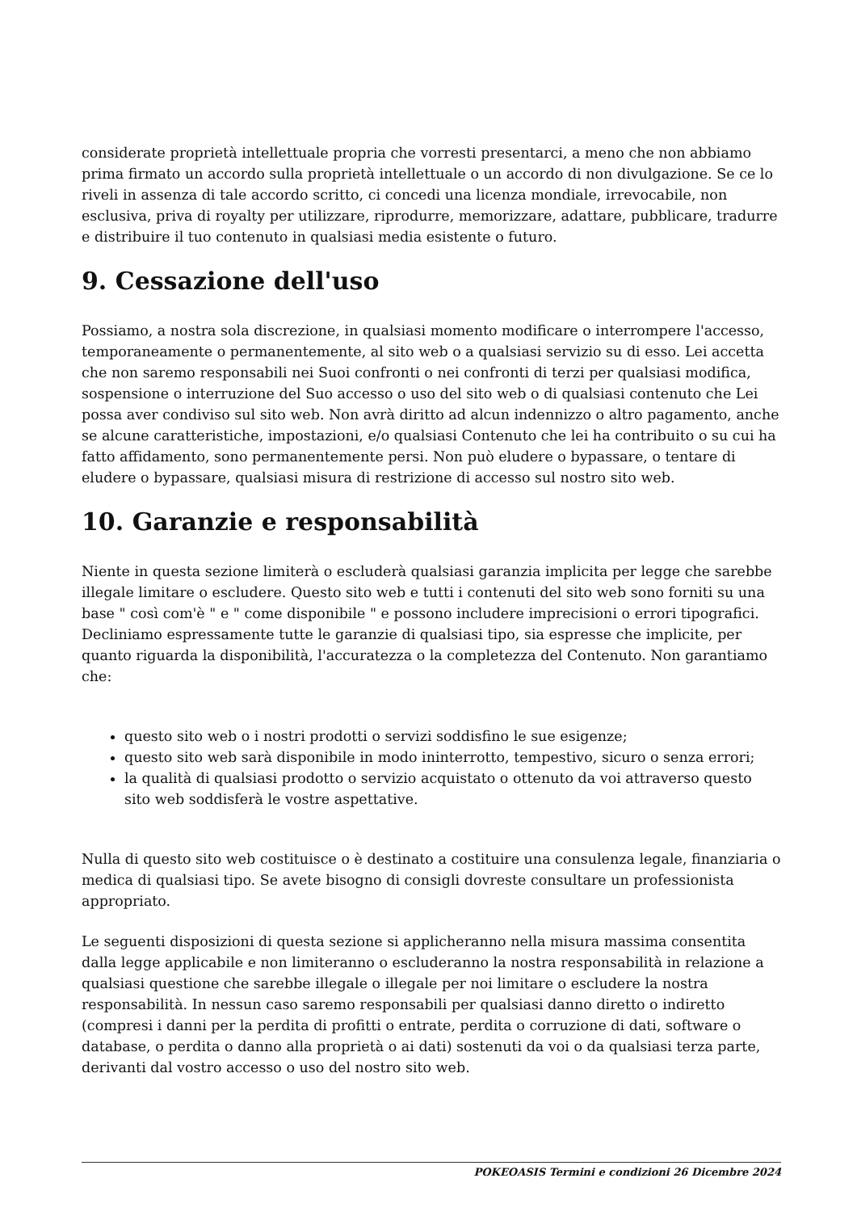considerate proprietà intellettuale propria che vorresti presentarci, a meno che non abbiamo prima firmato un accordo sulla proprietà intellettuale o un accordo di non divulgazione. Se ce lo riveli in assenza di tale accordo scritto, ci concedi una licenza mondiale, irrevocabile, non esclusiva, priva di royalty per utilizzare, riprodurre, memorizzare, adattare, pubblicare, tradurre e distribuire il tuo contenuto in qualsiasi media esistente o futuro.
9. Cessazione dell'uso
Possiamo, a nostra sola discrezione, in qualsiasi momento modificare o interrompere l'accesso, temporaneamente o permanentemente, al sito web o a qualsiasi servizio su di esso. Lei accetta che non saremo responsabili nei Suoi confronti o nei confronti di terzi per qualsiasi modifica, sospensione o interruzione del Suo accesso o uso del sito web o di qualsiasi contenuto che Lei possa aver condiviso sul sito web. Non avrà diritto ad alcun indennizzo o altro pagamento, anche se alcune caratteristiche, impostazioni, e/o qualsiasi Contenuto che lei ha contribuito o su cui ha fatto affidamento, sono permanentemente persi. Non può eludere o bypassare, o tentare di eludere o bypassare, qualsiasi misura di restrizione di accesso sul nostro sito web.
10. Garanzie e responsabilità
Niente in questa sezione limiterà o escluderà qualsiasi garanzia implicita per legge che sarebbe illegale limitare o escludere. Questo sito web e tutti i contenuti del sito web sono forniti su una base " così com'è " e " come disponibile " e possono includere imprecisioni o errori tipografici. Decliniamo espressamente tutte le garanzie di qualsiasi tipo, sia espresse che implicite, per quanto riguarda la disponibilità, l'accuratezza o la completezza del Contenuto. Non garantiamo che:
questo sito web o i nostri prodotti o servizi soddisfino le sue esigenze;
questo sito web sarà disponibile in modo ininterrotto, tempestivo, sicuro o senza errori;
la qualità di qualsiasi prodotto o servizio acquistato o ottenuto da voi attraverso questo sito web soddisferà le vostre aspettative.
Nulla di questo sito web costituisce o è destinato a costituire una consulenza legale, finanziaria o medica di qualsiasi tipo. Se avete bisogno di consigli dovreste consultare un professionista appropriato.
Le seguenti disposizioni di questa sezione si applicheranno nella misura massima consentita dalla legge applicabile e non limiteranno o escluderanno la nostra responsabilità in relazione a qualsiasi questione che sarebbe illegale o illegale per noi limitare o escludere la nostra responsabilità. In nessun caso saremo responsabili per qualsiasi danno diretto o indiretto (compresi i danni per la perdita di profitti o entrate, perdita o corruzione di dati, software o database, o perdita o danno alla proprietà o ai dati) sostenuti da voi o da qualsiasi terza parte, derivanti dal vostro accesso o uso del nostro sito web.
POKEOASIS Termini e condizioni 26 Dicembre 2024